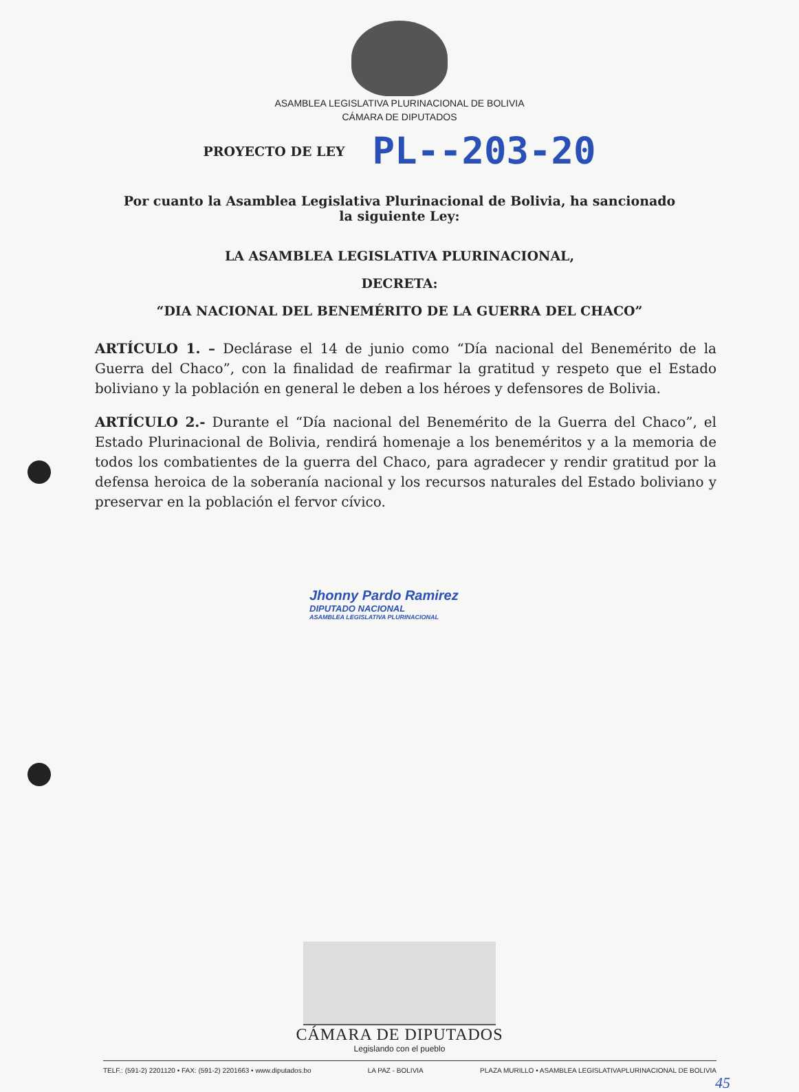ASAMBLEA LEGISLATIVA PLURINACIONAL DE BOLIVIA
CÁMARA DE DIPUTADOS
PROYECTO DE LEY PL--203-20
Por cuanto la Asamblea Legislativa Plurinacional de Bolivia, ha sancionado
la siguiente Ley:
LA ASAMBLEA LEGISLATIVA PLURINACIONAL,
DECRETA:
“DIA NACIONAL DEL BENEMÉRITO DE LA GUERRA DEL CHACO”
ARTÍCULO 1. – Declárase el 14 de junio como “Día nacional del Benemérito de la Guerra del Chaco”, con la finalidad de reafirmar la gratitud y respeto que el Estado boliviano y la población en general le deben a los héroes y defensores de Bolivia.
ARTÍCULO 2.- Durante el “Día nacional del Benemérito de la Guerra del Chaco”, el Estado Plurinacional de Bolivia, rendirá homenaje a los beneméritos y a la memoria de todos los combatientes de la guerra del Chaco, para agradecer y rendir gratitud por la defensa heroica de la soberanía nacional y los recursos naturales del Estado boliviano y preservar en la población el fervor cívico.
Jhonny Pardo Ramirez
DIPUTADO NACIONAL
ASAMBLEA LEGISLATIVA PLURINACIONAL
CÁMARA DE DIPUTADOS
Legislando con el pueblo
TELF.: (591-2) 2201120 • FAX: (591-2) 2201663 • www.diputados.bo LA PAZ - BOLIVIA PLAZA MURILLO • ASAMBLEA LEGISLATIVAPLURINACIONAL DE BOLIVIA
45